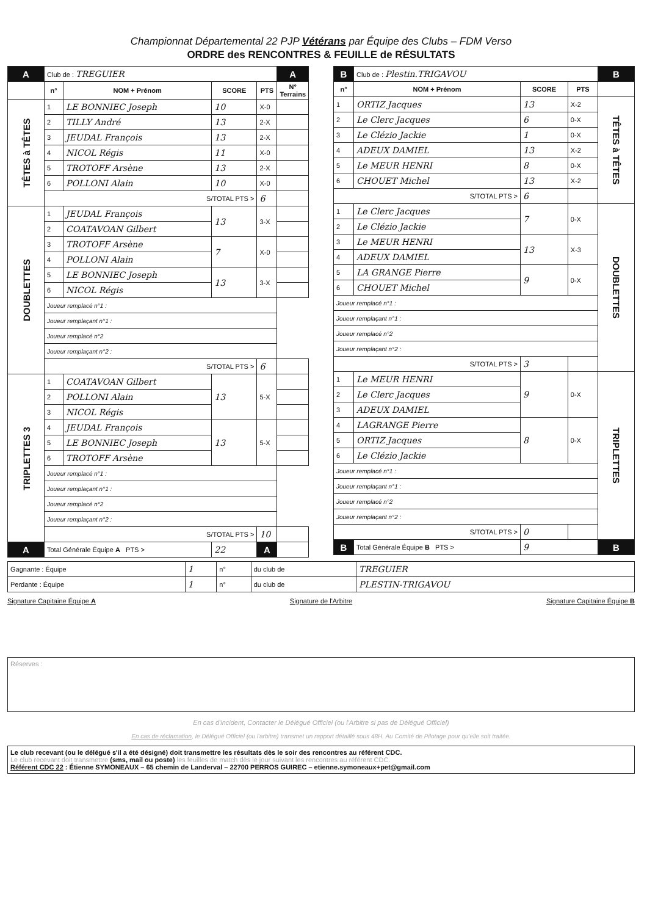Championnat Départemental 22 PJP Vétérans par Équipe des Clubs – FDM Verso
ORDRE des RENCONTRES & FEUILLE de RÉSULTATS
| A | Club de : TREGUIER | | | | A |
| | n° | NOM + Prénom | SCORE | PTS | N° Terrains |
| TÊTES à TÊTES | 1 | LE BONNIEC Joseph | 10 | X-0 | |
| | 2 | TILLY André | 13 | 2-X | |
| | 3 | JEUDAL François | 13 | 2-X | |
| | 4 | NICOL Régis | 11 | X-0 | |
| | 5 | TROTOFF Arsène | 13 | 2-X | |
| | 6 | POLLONI Alain | 10 | X-0 | |
| | S/TOTAL PTS > | | | 6 | |
| DOUBLETTES | 1 | JEUDAL François | 13 | 3-X | |
| | 2 | COATAVOAN Gilbert | | | |
| | 3 | TROTOFF Arsène | 7 | X-0 | |
| | 4 | POLLONI Alain | | | |
| | 5 | LE BONNIEC Joseph | 13 | 3-X | |
| | 6 | NICOL Régis | | | |
| | Joueur remplacé n°1 : | | | | |
| | Joueur remplaçant n°1 : | | | | |
| | Joueur remplacé n°2 | | | | |
| | Joueur remplaçant n°2 : | | | | |
| | S/TOTAL PTS > | | | 6 | |
| TRIPLETTES 3 | 1 | COATAVOAN Gilbert | 13 | 5-X | |
| | 2 | POLLONI Alain | | | |
| | 3 | NICOL Régis | | | |
| | 4 | JEUDAL François | 13 | 5-X | |
| | 5 | LE BONNIEC Joseph | | | |
| | 6 | TROTOFF Arsène | | | |
| | Joueur remplacé n°1 : | | | | |
| | Joueur remplaçant n°1 : | | | | |
| | Joueur remplacé n°2 | | | | |
| | Joueur remplaçant n°2 : | | | | |
| | S/TOTAL PTS > | | | 10 | |
| A | Total Générale Équipe A PTS > | | 22 | A | |
| B | Club de : Plestin.TRIGAVOU | | | B |
| n° | NOM + Prénom | SCORE | PTS | |
| 1 | ORTIZ Jacques | 13 | X-2 | TÊTES à TÊTES |
| 2 | Le Clerc Jacques | 6 | 0-X | |
| 3 | Le Clézio Jackie | 1 | 0-X | |
| 4 | ADEUX DAMIEL | 13 | X-2 | |
| 5 | Le MEUR HENRI | 8 | 0-X | |
| 6 | CHOUET Michel | 13 | X-2 | |
| S/TOTAL PTS > | | 6 | | |
| 1 | Le Clerc Jacques | 7 | 0-X | DOUBLETTES |
| 2 | Le Clézio Jackie | | | |
| 3 | Le MEUR HENRI | 13 | X-3 | |
| 4 | ADEUX DAMIEL | | | |
| 5 | LA GRANGE Pierre | 9 | 0-X | |
| 6 | CHOUET Michel | | | |
| Joueur remplacé n°1 : | | | | |
| Joueur remplaçant n°1 : | | | | |
| Joueur remplacé n°2 | | | | |
| Joueur remplaçant n°2 : | | | | |
| S/TOTAL PTS > | | 3 | | |
| 1 | Le MEUR HENRI | 9 | 0-X | TRIPLETTES |
| 2 | Le Clerc Jacques | | | |
| 3 | ADEUX DAMIEL | | | |
| 4 | LAGRANGE Pierre | 8 | 0-X | |
| 5 | ORTIZ Jacques | | | |
| 6 | Le Clézio Jackie | | | |
| Joueur remplacé n°1 : | | | | |
| Joueur remplaçant n°1 : | | | | |
| Joueur remplacé n°2 | | | | |
| Joueur remplaçant n°2 : | | | | |
| S/TOTAL PTS > | | 0 | | |
| B | Total Générale Équipe B PTS > | 9 | | B |
| Gagnante : Équipe | 1 | n° | du club de | TREGUIER |
| Perdante : Équipe | 1 | n° | du club de | PLESTIN-TRIGAVOU |
Signature Capitaine Équipe A Signature de l'Arbitre Signature Capitaine Équipe B
Réserves :
En cas d'incident, Contacter le Délégué Officiel (ou l'Arbitre si pas de Délégué Officiel)
En cas de réclamation, le Délégué Officiel (ou l'arbitre) transmet un rapport détaillé sous 48H. Au Comité de Pilotage pour qu'elle soit traitée.
Le club recevant (ou le délégué s'il a été désigné) doit transmettre les résultats dès le soir des rencontres au référent CDC.
Le club recevant doit transmettre (sms, mail ou poste) les feuilles de match dès le jour suivant les rencontres au référent CDC.
Référent CDC 22 : Étienne SYMONEAUX – 65 chemin de Landerval – 22700 PERROS GUIREC – etienne.symoneaux+pet@gmail.com